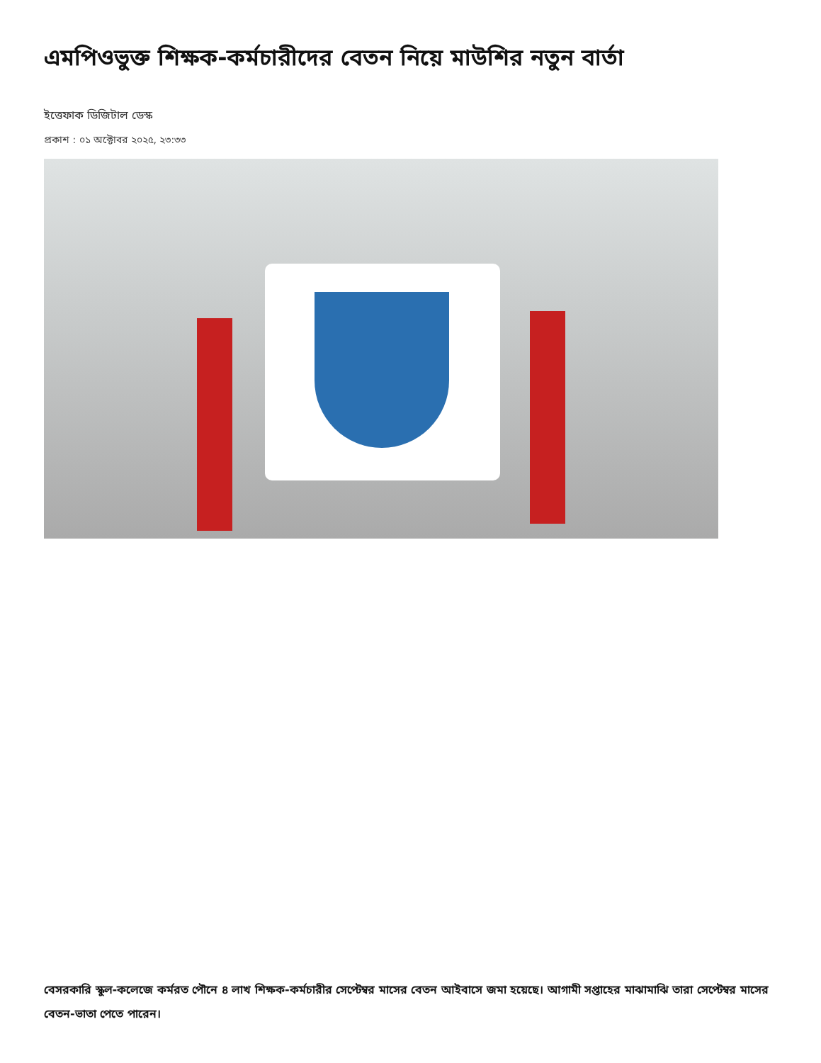এমপিওভুক্ত শিক্ষক-কর্মচারীদের বেতন নিয়ে মাউশির নতুন বার্তা
ইত্তেফাক ডিজিটাল ডেস্ক
প্রকাশ : ০১ অক্টোবর ২০২৫, ২৩:৩৩
বেসরকারি স্কুল-কলেজে কর্মরত পৌনে ৪ লাখ শিক্ষক-কর্মচারীর সেপ্টেম্বর মাসের বেতন আইবাসে জমা হয়েছে। আগামী সপ্তাহের মাঝামাঝি তারা সেপ্টেম্বর মাসের বেতন-ভাতা পেতে পারেন।